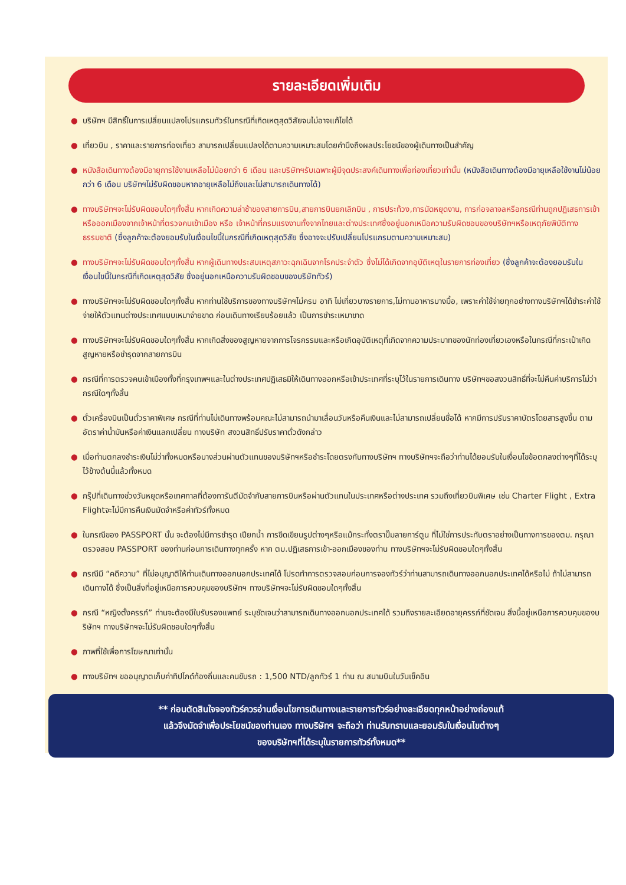รายละเอียดเพิ่มเติม
● บริษัทฯ มีสิทธิ์ในการเปลี่ยนแปลงโปรแกรมทัวร์ในกรณีที่เกิดเหตุสุดวิสัยจนไม่อาจแก้ไขได้
● เที่ยวบิน , ราคาและรายการท่องเที่ยว สามารถเปลี่ยนแปลงได้ตามความเหมาะสมโดยคำนึงถึงผลประโยชน์ของผู้เดินทางเป็นสำคัญ
● หนังสือเดินทางต้องมีอายุการใช้งานเหลือไม่น้อยกว่า 6 เดือน และบริษัทฯรับเฉพาะผู้มีจุดประสงค์เดินทางเพื่อท่องเที่ยวเท่านั้น (หนังสือเดินทางต้องมีอายุเหลือใช้งานไม่น้อยกว่า 6 เดือน บริษัทฯไม่รับผิดชอบหากอายุเหลือไม่ถึงและไม่สามารถเดินทางได้)
● ทางบริษัทฯจะไม่รับผิดชอบใดๆทั้งสิ้น หากเกิดความล่าช้าของสายการบิน,สายการบินยกเลิกบิน , การประท้วง,การนัดหยุดงาน, การก่อจลาจลหรือกรณีท่านถูกปฏิเสธการเข้าหรือออกเมืองจากเจ้าหน้าที่ตรวจคนเข้าเมือง หรือ เจ้าหน้าที่กรมแรงงานทั้งจากไทยและต่างประเทศซึ่งอยู่นอกเหนือความรับผิดชอบของบริษัทฯหรือเหตุภัยพิบัติทางธรรมชาติ (ซึ่งลูกค้าจะต้องยอมรับในเงื่อนไขนี้ในกรณีที่เกิดเหตุสุดวิสัย ซึ่งอาจจะปรับเปลี่ยนโปรแกรมตามความเหมาะสม)
● ทางบริษัทฯจะไม่รับผิดชอบใดๆทั้งสิ้น หากผู้เดินทางประสบเหตุสภาวะฉุกเฉินจากโรคประจำตัว ซึ่งไม่ได้เกิดจากอุบัติเหตุในรายการท่องเที่ยว (ซึ่งลูกค้าจะต้องยอมรับในเงื่อนไขนี้ในกรณีที่เกิดเหตุสุดวิสัย ซึ่งอยู่นอกเหนือความรับผิดชอบของบริษัททัวร์)
● ทางบริษัทฯจะไม่รับผิดชอบใดๆทั้งสิ้น หากท่านใช้บริการของทางบริษัทฯไม่ครบ อาทิ ไม่เที่ยวบางรายการ,ไม่ทานอาหารบางมื้อ, เพราะค่าใช้จ่ายทุกอย่างทางบริษัทฯได้ชำระค่าใช้จ่ายให้ตัวแทนต่างประเทศแบบเหมาจ่ายขาด ก่อนเดินทางเรียบร้อยแล้ว เป็นการชำระเหมาขาด
● ทางบริษัทฯจะไม่รับผิดชอบใดๆทั้งสิ้น หากเกิดสิ่งของสูญหายจากการโจรกรรมและหรือเกิดอุบัติเหตุที่เกิดจากความประมาทของนักท่องเที่ยวเองหรือในกรณีที่กระเป๋าเกิดสูญหายหรือชำรุดจากสายการบิน
● กรณีที่การตรวจคนเข้าเมืองทั้งที่กรุงเทพฯและในต่างประเทศปฏิเสธมิให้เดินทางออกหรือเข้าประเทศที่ระบุไว้ในรายการเดินทาง บริษัทฯขอสงวนสิทธิ์ที่จะไม่คืนค่าบริการไม่ว่ากรณีใดๆทั้งสิ้น
● ตั๋วเครื่องบินเป็นตั๋วราคาพิเศษ กรณีที่ท่านไม่เดินทางพร้อมคณะไม่สามารถนำมาเลื่อนวันหรือคืนเงินและไม่สามารถเปลี่ยนชื่อได้ หากมีการปรับราคาบัตรโดยสารสูงขึ้น ตามอัตราค่าน้ำมันหรือค่าเงินแลกเปลี่ยน ทางบริษัท สงวนสิทธิ์ปรับราคาตั๋วดังกล่าว
● เมื่อท่านตกลงชำระเงินไม่ว่าทั้งหมดหรือบางส่วนผ่านตัวแทนของบริษัทฯหรือชำระโดยตรงกับทางบริษัทฯ ทางบริษัทฯจะถือว่าท่านได้ยอมรับในเงื่อนไขข้อตกลงต่างๆที่ได้ระบุไว้ข้างต้นนี้แล้วทั้งหมด
● กรุ๊ปที่เดินทางช่วงวันหยุดหรือเทศกาลที่ต้องการันตีมัดจำกับสายการบินหรือผ่านตัวแทนในประเทศหรือต่างประเทศ รวมถึงเที่ยวบินพิเศษ เช่น Charter Flight , Extra Flightจะไม่มีการคืนเงินมัดจำหรือค่าทัวร์ทั้งหมด
● ในกรณีของ PASSPORT นั้น จะต้องไม่มีการชำรุด เปียกน้ำ การขีดเขียนรูปต่างๆหรือแม้กระทั่งตราปั๊มลายการ์ตูน ที่ไม่ใช่การประทับตราอย่างเป็นทางการของตม. กรุณาตรวจสอบ PASSPORT ของท่านก่อนการเดินทางทุกครั้ง หาก ตม.ปฏิเสธการเข้า-ออกเมืองของท่าน ทางบริษัทฯจะไม่รับผิดชอบใดๆทั้งสิ้น
● กรณีมี “คดีความ” ที่ไม่อนุญาติให้ท่านเดินทางออกนอกประเทศได้ โปรดทำการตรวจสอบก่อนการจองทัวร์ว่าท่านสามารถเดินทางออกนอกประเทศได้หรือไม่ ถ้าไม่สามารถเดินทางได้ ซึ่งเป็นสิ่งที่อยู่เหนือการควบคุมของบริษัทฯ ทางบริษัทฯจะไม่รับผิดชอบใดๆทั้งสิ้น
● กรณี “หญิงตั้งครรภ์” ท่านจะต้องมีใบรับรองแพทย์ ระบุชัดเจนว่าสามารถเดินทางออกนอกประเทศได้ รวมถึงรายละเอียดอายุครรภ์ที่ชัดเจน สิ่งนี้อยู่เหนือการควบคุมของบริษัทฯ ทางบริษัทฯจะไม่รับผิดชอบใดๆทั้งสิ้น
● ภาพที่ใช้เพื่อการโฆษณาเท่านั้น
● ทางบริษัทฯ ขออนุญาตเก็บค่าทิปไกด์ท้องถิ่นและคนขับรถ : 1,500 NTD/ลูกทัวร์ 1 ท่าน ณ สนามบินในวันเช็คอิน
** ก่อนตัดสินใจจองทัวร์ควรอ่านเงื่อนไขการเดินทางและรายการทัวร์อย่างละเอียดทุกหน้าอย่างถ่องแท้
แล้วจึงมัดจำเพื่อประโยชน์ของท่านเอง ทางบริษัทฯ จะถือว่า ท่านรับทราบและยอมรับในเงื่อนไขต่างๆ
ของบริษัทฯที่ได้ระบุในรายการทัวร์ทั้งหมด**